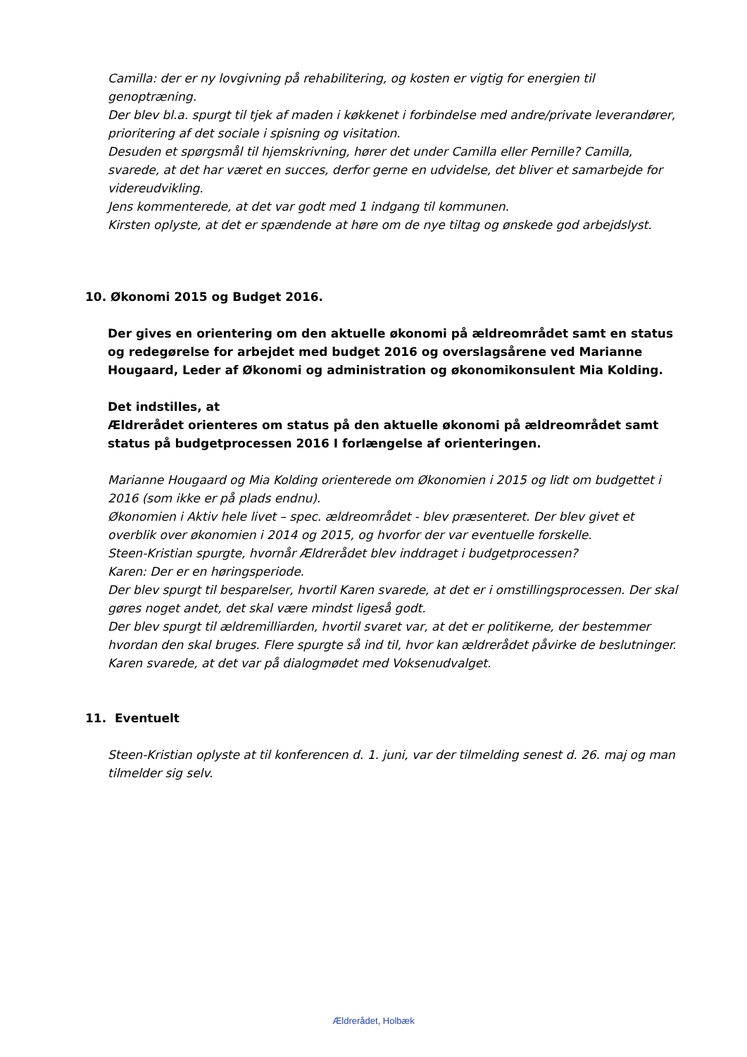Camilla: der er ny lovgivning på rehabilitering, og kosten er vigtig for energien til genoptræning.
Der blev bl.a. spurgt til tjek af maden i køkkenet i forbindelse med andre/private leverandører, prioritering af det sociale i spisning og visitation.
Desuden et spørgsmål til hjemskrivning, hører det under Camilla eller Pernille? Camilla, svarede, at det har været en succes, derfor gerne en udvidelse, det bliver et samarbejde for videreudvikling.
Jens kommenterede, at det var godt med 1 indgang til kommunen.
Kirsten oplyste, at det er spændende at høre om de nye tiltag og ønskede god arbejdslyst.
10. Økonomi 2015 og Budget 2016.
Der gives en orientering om den aktuelle økonomi på ældreområdet samt en status og redegørelse for arbejdet med budget 2016 og overslagsårene ved Marianne Hougaard, Leder af Økonomi og administration og økonomikonsulent Mia Kolding.
Det indstilles, at
Ældrerådet orienteres om status på den aktuelle økonomi på ældreområdet samt status på budgetprocessen 2016 I forlængelse af orienteringen.
Marianne Hougaard og Mia Kolding orienterede om Økonomien i 2015 og lidt om budgettet i 2016 (som ikke er på plads endnu).
Økonomien i Aktiv hele livet – spec. ældreområdet - blev præsenteret. Der blev givet et overblik over økonomien i 2014 og 2015, og hvorfor der var eventuelle forskelle.
Steen-Kristian spurgte, hvornår Ældrerådet blev inddraget i budgetprocessen?
Karen: Der er en høringsperiode.
Der blev spurgt til besparelser, hvortil Karen svarede, at det er i omstillingsprocessen. Der skal gøres noget andet, det skal være mindst ligeså godt.
Der blev spurgt til ældremilliarden, hvortil svaret var, at det er politikerne, der bestemmer hvordan den skal bruges. Flere spurgte så ind til, hvor kan ældrerådet påvirke de beslutninger. Karen svarede, at det var på dialogmødet med Voksenudvalget.
11. Eventuelt
Steen-Kristian oplyste at til konferencen d. 1. juni, var der tilmelding senest d. 26. maj og man tilmelder sig selv.
Ældrerådet, Holbæk